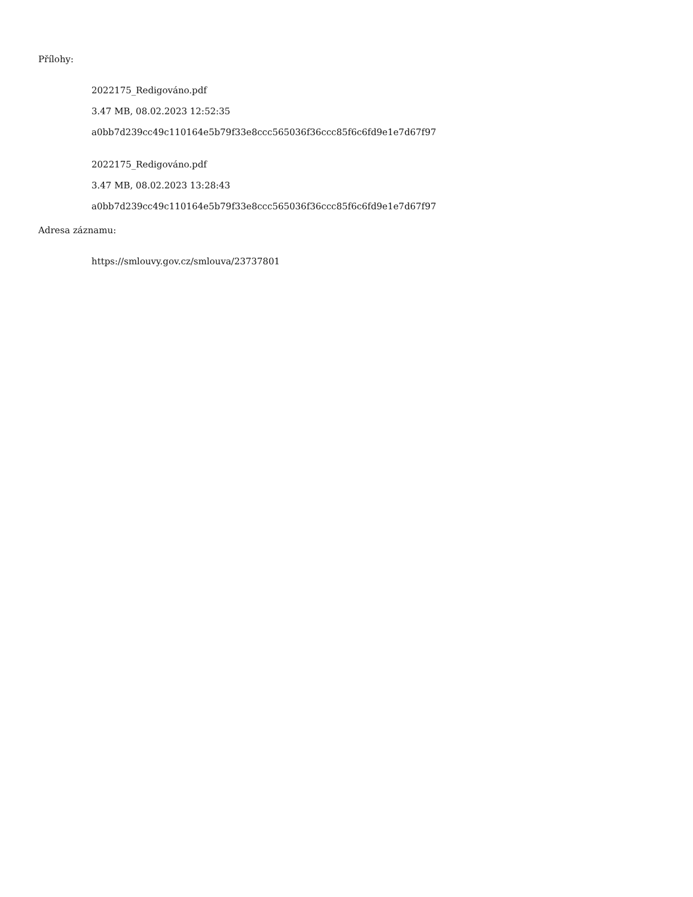Přílohy:
2022175_Redigováno.pdf
3.47 MB, 08.02.2023 12:52:35
a0bb7d239cc49c110164e5b79f33e8ccc565036f36ccc85f6c6fd9e1e7d67f97
2022175_Redigováno.pdf
3.47 MB, 08.02.2023 13:28:43
a0bb7d239cc49c110164e5b79f33e8ccc565036f36ccc85f6c6fd9e1e7d67f97
Adresa záznamu:
https://smlouvy.gov.cz/smlouva/23737801